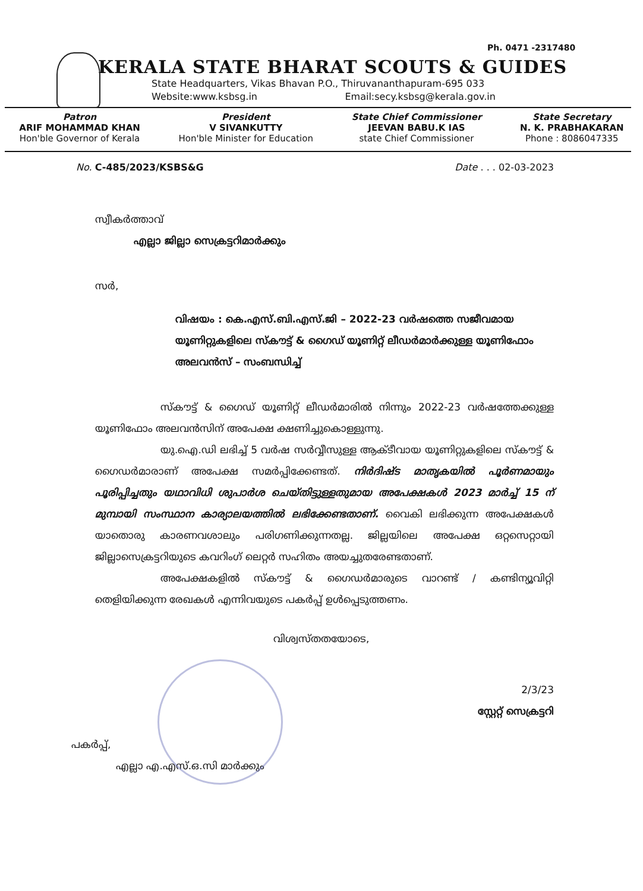Ph. 0471 -2317480
KERALA STATE BHARAT SCOUTS & GUIDES
State Headquarters, Vikas Bhavan P.O., Thiruvananthapuram-695 033
Website:www.ksbsg.in Email:secy.ksbsg@kerala.gov.in
Patron
ARIF MOHAMMAD KHAN
Hon'ble Governor of Kerala
President
V SIVANKUTTY
Hon'ble Minister for Education
State Chief Commissioner
JEEVAN BABU.K IAS
state Chief Commissioner
State Secretary
N. K. PRABHAKARAN
Phone : 8086047335
No. C-485/2023/KSBS&G Date . . . 02-03-2023
സ്വീകർത്താവ്
എല്ലാ ജില്ലാ സെക്രട്ടറിമാർക്കും
സർ,
വിഷയം : കെ.എസ്.ബി.എസ്.ജി – 2022-23 വർഷത്തെ സജീവമായ യൂണിറ്റുകളിലെ സ്കൗട്ട് & ഗൈഡ് യൂണിറ്റ് ലീഡർമാർക്കുള്ള യൂണിഫോം അലവൻസ് – സംബന്ധിച്ച്
സ്കൗട്ട് & ഗൈഡ് യൂണിറ്റ് ലീഡർമാരിൽ നിന്നും 2022-23 വർഷത്തേക്കുള്ള യൂണിഫോം അലവൻസിന് അപേക്ഷ ക്ഷണിച്ചുകൊള്ളുന്നു.
യു.ഐ.ഡി ലഭിച്ച് 5 വർഷ സർവ്വീസുള്ള ആക്ടീവായ യൂണിറ്റുകളിലെ സ്കൗട്ട് & ഗൈഡർമാരാണ് അപേക്ഷ സമർപ്പിക്കേണ്ടത്. നിർദിഷ്ട മാതൃകയിൽ പൂർണമായും പൂരിപ്പിച്ചതും യഥാവിധി ശുപാർശ ചെയ്തിട്ടുള്ളതുമായ അപേക്ഷകൾ 2023 മാർച്ച് 15 ന് മുമ്പായി സംസ്ഥാന കാര്യാലയത്തിൽ ലഭിക്കേണ്ടതാണ്. വൈകി ലഭിക്കുന്ന അപേക്ഷകൾ യാതൊരു കാരണവശാലും പരിഗണിക്കുന്നതല്ല. ജില്ലയിലെ അപേക്ഷ ഒറ്റസെറ്റായി ജില്ലാസെക്രട്ടറിയുടെ കവറിംഗ് ലെറ്റർ സഹിതം അയച്ചുതരേണ്ടതാണ്.
അപേക്ഷകളിൽ സ്കൗട്ട് & ഗൈഡർമാരുടെ വാറണ്ട് / കണ്ടിന്യൂവിറ്റി തെളിയിക്കുന്ന രേഖകൾ എന്നിവയുടെ പകർപ്പ് ഉൾപ്പെടുത്തണം.
വിശ്വസ്തതയോടെ,
2/3/23
സ്റ്റേറ്റ് സെക്രട്ടറി
പകർപ്പ്,
എല്ലാ എ.എസ്.ഒ.സി മാർക്കും